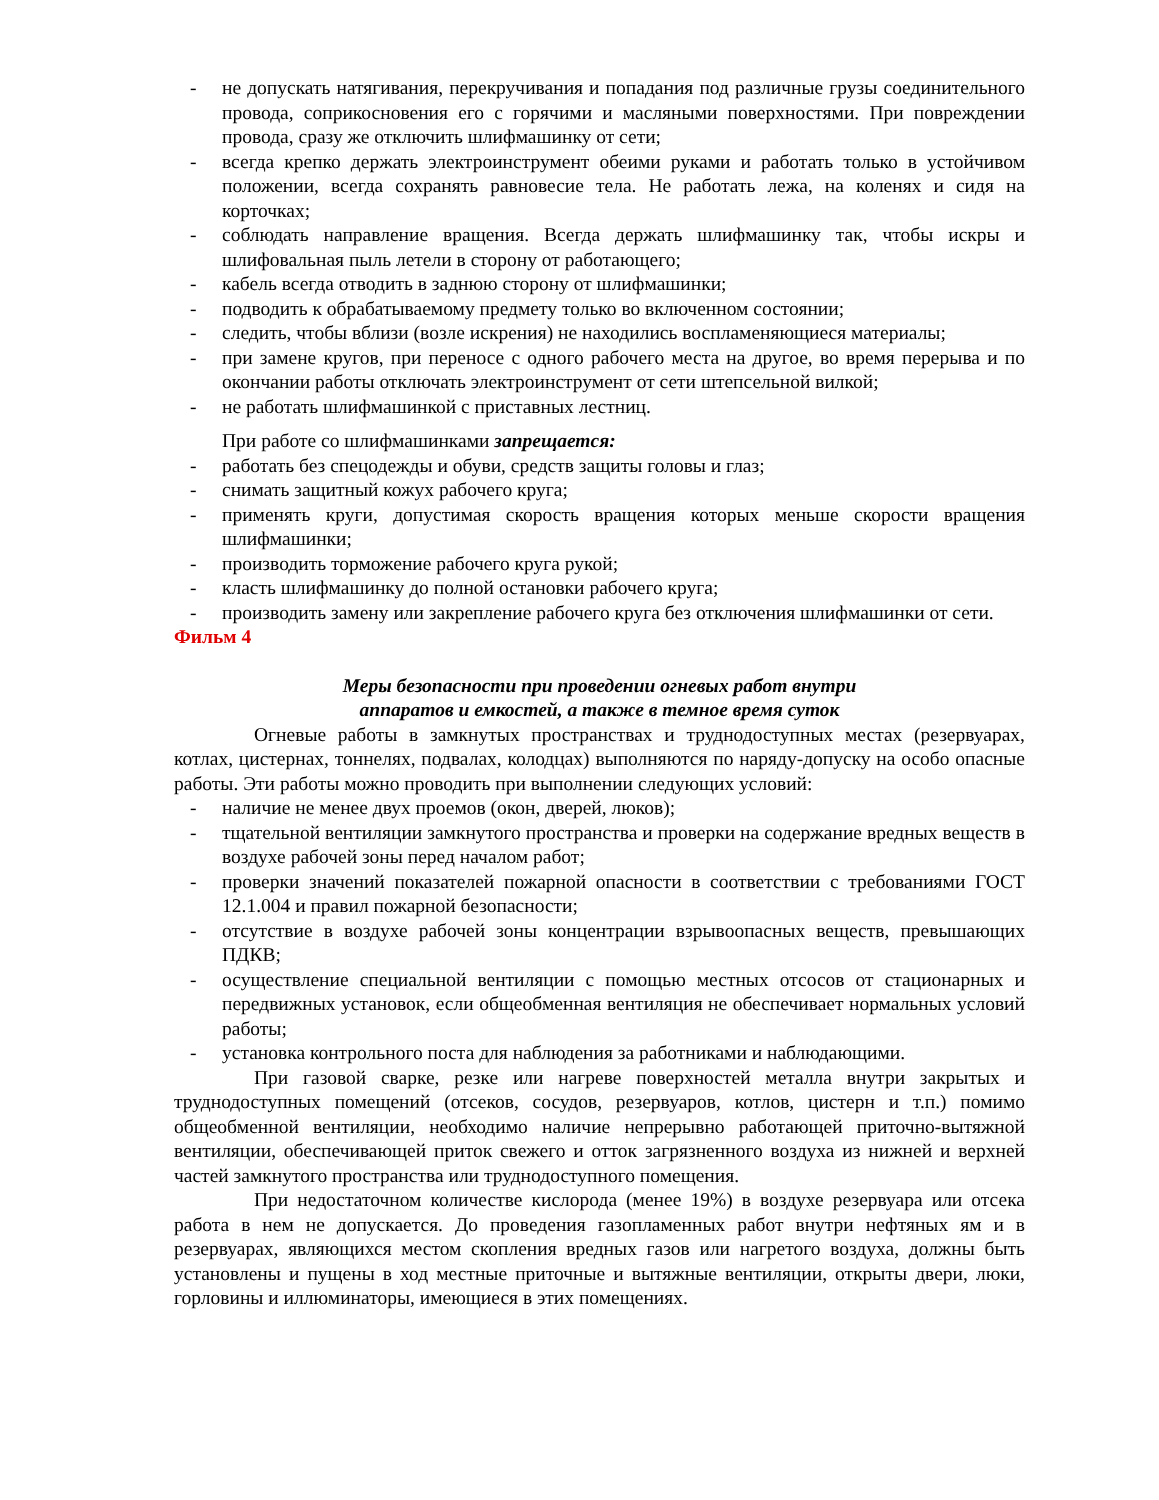- не допускать натягивания, перекручивания и попадания под различные грузы соединительного провода, соприкосновения его с горячими и масляными поверхностями. При повреждении провода, сразу же отключить шлифмашинку от сети;
- всегда крепко держать электроинструмент обеими руками и работать только в устойчивом положении, всегда сохранять равновесие тела. Не работать лежа, на коленях и сидя на корточках;
- соблюдать направление вращения. Всегда держать шлифмашинку так, чтобы искры и шлифовальная пыль летели в сторону от работающего;
- кабель всегда отводить в заднюю сторону от шлифмашинки;
- подводить к обрабатываемому предмету только во включенном состоянии;
- следить, чтобы вблизи (возле искрения) не находились воспламеняющиеся материалы;
- при замене кругов, при переносе с одного рабочего места на другое, во время перерыва и по окончании работы отключать электроинструмент от сети штепсельной вилкой;
- не работать шлифмашинкой с приставных лестниц.
При работе со шлифмашинками запрещается:
- работать без спецодежды и обуви, средств защиты головы и глаз;
- снимать защитный кожух рабочего круга;
- применять круги, допустимая скорость вращения которых меньше скорости вращения шлифмашинки;
- производить торможение рабочего круга рукой;
- класть шлифмашинку до полной остановки рабочего круга;
- производить замену или закрепление рабочего круга без отключения шлифмашинки от сети.
Фильм 4
Меры безопасности при проведении огневых работ внутри
аппаратов и емкостей, а также в темное время суток
Огневые работы в замкнутых пространствах и труднодоступных местах (резервуарах, котлах, цистернах, тоннелях, подвалах, колодцах) выполняются по наряду-допуску на особо опасные работы. Эти работы можно проводить при выполнении следующих условий:
- наличие не менее двух проемов (окон, дверей, люков);
- тщательной вентиляции замкнутого пространства и проверки на содержание вредных веществ в воздухе рабочей зоны перед началом работ;
- проверки значений показателей пожарной опасности в соответствии с требованиями ГОСТ 12.1.004 и правил пожарной безопасности;
- отсутствие в воздухе рабочей зоны концентрации взрывоопасных веществ, превышающих ПДКВ;
- осуществление специальной вентиляции с помощью местных отсосов от стационарных и передвижных установок, если общеобменная вентиляция не обеспечивает нормальных условий работы;
- установка контрольного поста для наблюдения за работниками и наблюдающими.
При газовой сварке, резке или нагреве поверхностей металла внутри закрытых и труднодоступных помещений (отсеков, сосудов, резервуаров, котлов, цистерн и т.п.) помимо общеобменной вентиляции, необходимо наличие непрерывно работающей приточно-вытяжной вентиляции, обеспечивающей приток свежего и отток загрязненного воздуха из нижней и верхней частей замкнутого пространства или труднодоступного помещения.
При недостаточном количестве кислорода (менее 19%) в воздухе резервуара или отсека работа в нем не допускается. До проведения газопламенных работ внутри нефтяных ям и в резервуарах, являющихся местом скопления вредных газов или нагретого воздуха, должны быть установлены и пущены в ход местные приточные и вытяжные вентиляции, открыты двери, люки, горловины и иллюминаторы, имеющиеся в этих помещениях.